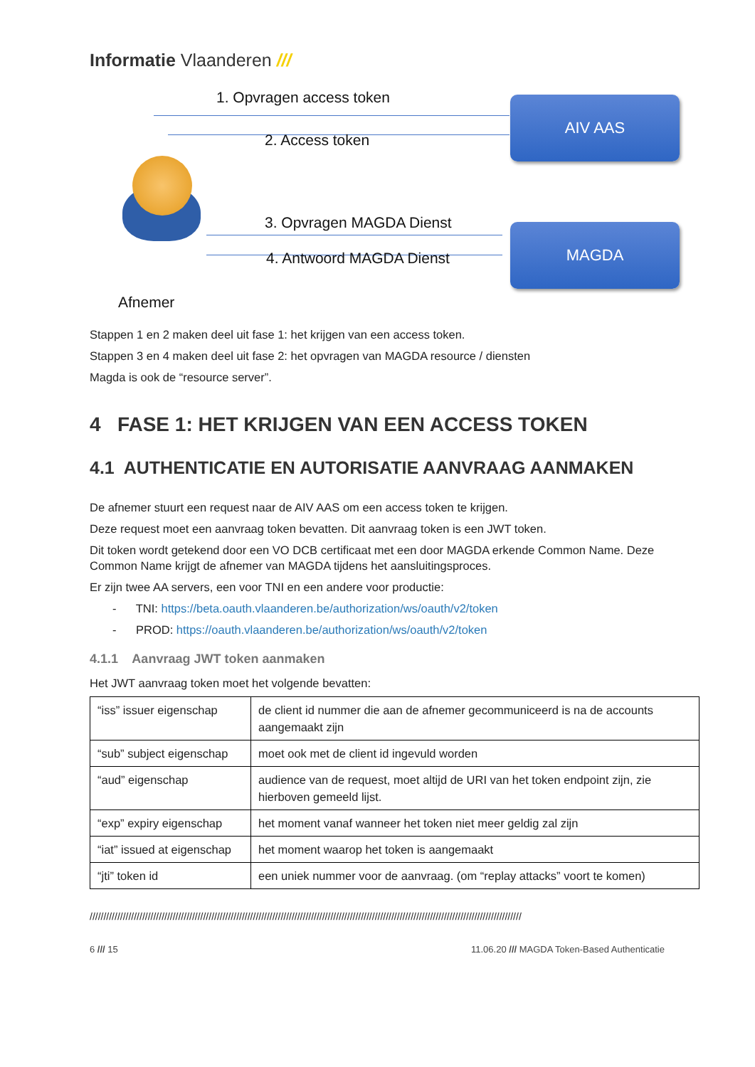Informatie Vlaanderen ///
1. Opvragen access token
2. Access token
AIV AAS
3. Opvragen MAGDA Dienst
4. Antwoord MAGDA Dienst
MAGDA
Afnemer
Stappen 1 en 2 maken deel uit fase 1: het krijgen van een access token.
Stappen 3 en 4 maken deel uit fase 2: het opvragen van MAGDA resource / diensten
Magda is ook de “resource server”.
4 FASE 1: HET KRIJGEN VAN EEN ACCESS TOKEN
4.1 AUTHENTICATIE EN AUTORISATIE AANVRAAG AANMAKEN
De afnemer stuurt een request naar de AIV AAS om een access token te krijgen.
Deze request moet een aanvraag token bevatten. Dit aanvraag token is een JWT token.
Dit token wordt getekend door een VO DCB certificaat met een door MAGDA erkende Common Name. Deze Common Name krijgt de afnemer van MAGDA tijdens het aansluitingsproces.
Er zijn twee AA servers, een voor TNI en een andere voor productie:
- TNI: https://beta.oauth.vlaanderen.be/authorization/ws/oauth/v2/token
- PROD: https://oauth.vlaanderen.be/authorization/ws/oauth/v2/token
4.1.1 Aanvraag JWT token aanmaken
Het JWT aanvraag token moet het volgende bevatten:
| “iss” issuer eigenschap | de client id nummer die aan de afnemer gecommuniceerd is na de accounts aangemaakt zijn |
| “sub” subject eigenschap | moet ook met de client id ingevuld worden |
| “aud” eigenschap | audience van de request, moet altijd de URI van het token endpoint zijn, zie hierboven gemeeld lijst. |
| “exp” expiry eigenschap | het moment vanaf wanneer het token niet meer geldig zal zijn |
| “iat” issued at eigenschap | het moment waarop het token is aangemaakt |
| “jti” token id | een uniek nummer voor de aanvraag. (om “replay attacks” voort te komen) |
////////////////////////////////////////////////////////////////////////////////////////////////////////////////////////////////////////////////////////////
6 /// 15 11.06.20 /// MAGDA Token-Based Authenticatie